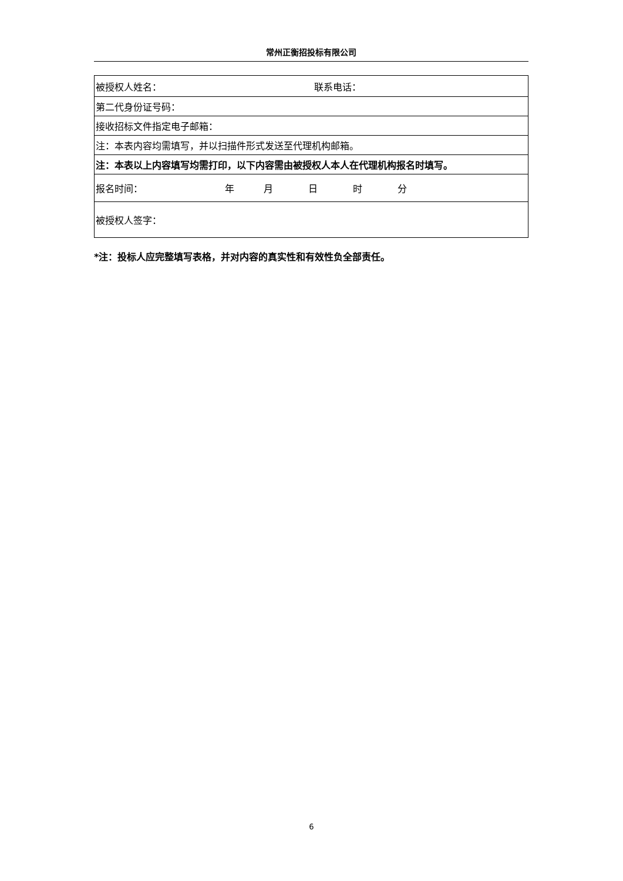常州正衡招投标有限公司
| 被授权人姓名： 联系电话： |
| 第二代身份证号码： |
| 接收招标文件指定电子邮箱： |
| 注：本表内容均需填写，并以扫描件形式发送至代理机构邮箱。 |
| 注：本表以上内容填写均需打印，以下内容需由被授权人本人在代理机构报名时填写。 |
| 报名时间： 年 月 日 时 分 |
| 被授权人签字： |
*注：投标人应完整填写表格，并对内容的真实性和有效性负全部责任。
6